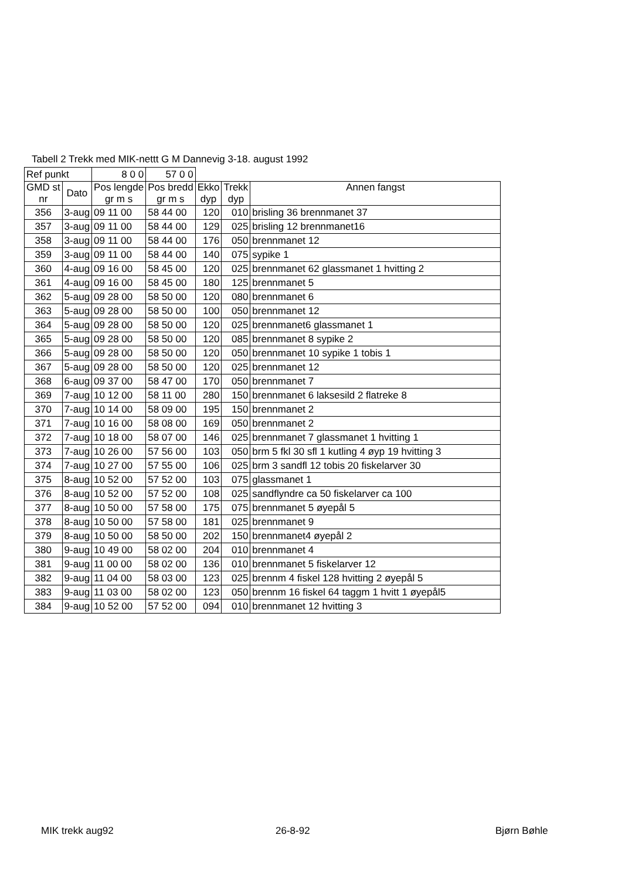Tabell 2 Trekk med MIK-nettt G M Dannevig 3-18. august 1992
| Ref punkt | | 8 0 0 | 57 0 0 | | | |
| GMD st nr | Dato | Pos lengde gr m s | Pos bredd gr m s | Ekko dyp | Trekk dyp | Annen fangst |
| 356 | 3-aug | 09 11 00 | 58 44 00 | 120 | 010 | brisling 36 brennmanet 37 |
| 357 | 3-aug | 09 11 00 | 58 44 00 | 129 | 025 | brisling 12 brennmanet16 |
| 358 | 3-aug | 09 11 00 | 58 44 00 | 176 | 050 | brennmanet 12 |
| 359 | 3-aug | 09 11 00 | 58 44 00 | 140 | 075 | sypike 1 |
| 360 | 4-aug | 09 16 00 | 58 45 00 | 120 | 025 | brennmanet 62 glassmanet 1 hvitting 2 |
| 361 | 4-aug | 09 16 00 | 58 45 00 | 180 | 125 | brennmanet 5 |
| 362 | 5-aug | 09 28 00 | 58 50 00 | 120 | 080 | brennmanet 6 |
| 363 | 5-aug | 09 28 00 | 58 50 00 | 100 | 050 | brennmanet 12 |
| 364 | 5-aug | 09 28 00 | 58 50 00 | 120 | 025 | brennmanet6 glassmanet 1 |
| 365 | 5-aug | 09 28 00 | 58 50 00 | 120 | 085 | brennmanet 8 sypike 2 |
| 366 | 5-aug | 09 28 00 | 58 50 00 | 120 | 050 | brennmanet 10 sypike 1 tobis 1 |
| 367 | 5-aug | 09 28 00 | 58 50 00 | 120 | 025 | brennmanet 12 |
| 368 | 6-aug | 09 37 00 | 58 47 00 | 170 | 050 | brennmanet 7 |
| 369 | 7-aug | 10 12 00 | 58 11 00 | 280 | 150 | brennmanet 6 laksesild 2 flatreke 8 |
| 370 | 7-aug | 10 14 00 | 58 09 00 | 195 | 150 | brennmanet 2 |
| 371 | 7-aug | 10 16 00 | 58 08 00 | 169 | 050 | brennmanet 2 |
| 372 | 7-aug | 10 18 00 | 58 07 00 | 146 | 025 | brennmanet 7 glassmanet 1 hvitting 1 |
| 373 | 7-aug | 10 26 00 | 57 56 00 | 103 | 050 | brm 5 fkl 30 sfl 1 kutling 4 øyp 19 hvitting 3 |
| 374 | 7-aug | 10 27 00 | 57 55 00 | 106 | 025 | brm 3 sandfl 12 tobis 20 fiskelarver 30 |
| 375 | 8-aug | 10 52 00 | 57 52 00 | 103 | 075 | glassmanet 1 |
| 376 | 8-aug | 10 52 00 | 57 52 00 | 108 | 025 | sandflyndre ca 50 fiskelarver ca 100 |
| 377 | 8-aug | 10 50 00 | 57 58 00 | 175 | 075 | brennmanet 5 øyepål 5 |
| 378 | 8-aug | 10 50 00 | 57 58 00 | 181 | 025 | brennmanet 9 |
| 379 | 8-aug | 10 50 00 | 58 50 00 | 202 | 150 | brennmanet4 øyepål 2 |
| 380 | 9-aug | 10 49 00 | 58 02 00 | 204 | 010 | brennmanet 4 |
| 381 | 9-aug | 11 00 00 | 58 02 00 | 136 | 010 | brennmanet 5 fiskelarver 12 |
| 382 | 9-aug | 11 04 00 | 58 03 00 | 123 | 025 | brennm 4 fiskel 128 hvitting 2 øyepål 5 |
| 383 | 9-aug | 11 03 00 | 58 02 00 | 123 | 050 | brennm 16 fiskel 64 taggm 1 hvitt 1 øyepål5 |
| 384 | 9-aug | 10 52 00 | 57 52 00 | 094 | 010 | brennmanet 12 hvitting 3 |
MIK trekk aug92 26-8-92 Bjørn Bøhle